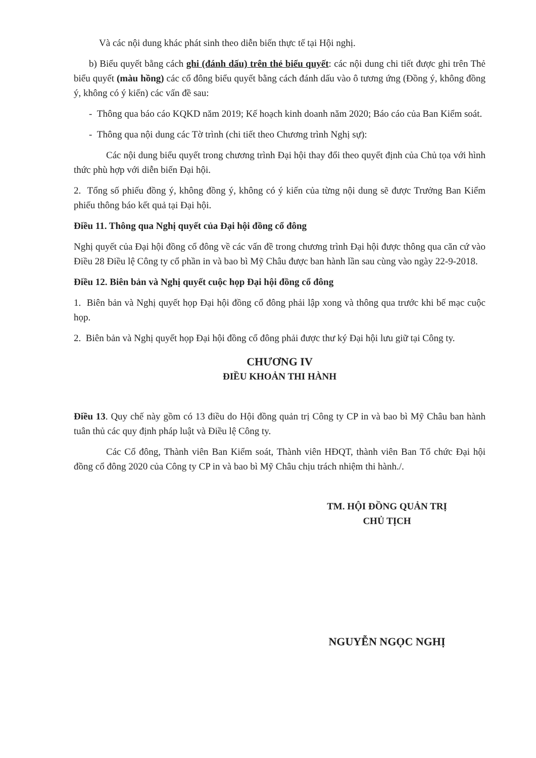Và các nội dung khác phát sinh theo diễn biến thực tế tại Hội nghị.
b) Biểu quyết bằng cách ghi (đánh dấu) trên thẻ biểu quyết: các nội dung chi tiết được ghi trên Thẻ biểu quyết (màu hồng) các cổ đông biểu quyết bằng cách đánh dấu vào ô tương ứng (Đồng ý, không đồng ý, không có ý kiến) các vấn đề sau:
- Thông qua báo cáo KQKD năm 2019; Kế hoạch kinh doanh năm 2020; Báo cáo của Ban Kiểm soát.
- Thông qua nội dung các Tờ trình (chi tiết theo Chương trình Nghị sự):
Các nội dung biểu quyết trong chương trình Đại hội thay đổi theo quyết định của Chủ tọa với hình thức phù hợp với diễn biến Đại hội.
2. Tổng số phiếu đồng ý, không đồng ý, không có ý kiến của từng nội dung sẽ được Trưởng Ban Kiểm phiếu thông báo kết quả tại Đại hội.
Điều 11. Thông qua Nghị quyết của Đại hội đồng cổ đông
Nghị quyết của Đại hội đồng cổ đông về các vấn đề trong chương trình Đại hội được thông qua căn cứ vào Điều 28 Điều lệ Công ty cổ phần in và bao bì Mỹ Châu được ban hành lần sau cùng vào ngày 22-9-2018.
Điều 12. Biên bản và Nghị quyết cuộc họp Đại hội đồng cổ đông
1. Biên bản và Nghị quyết họp Đại hội đồng cổ đông phải lập xong và thông qua trước khi bế mạc cuộc họp.
2. Biên bản và Nghị quyết họp Đại hội đồng cổ đông phải được thư ký Đại hội lưu giữ tại Công ty.
CHƯƠNG IV
ĐIỀU KHOẢN THI HÀNH
Điều 13. Quy chế này gồm có 13 điều do Hội đồng quản trị Công ty CP in và bao bì Mỹ Châu ban hành tuân thủ các quy định pháp luật và Điều lệ Công ty.
Các Cổ đông, Thành viên Ban Kiểm soát, Thành viên HĐQT, thành viên Ban Tổ chức Đại hội đồng cổ đông 2020 của Công ty CP in và bao bì Mỹ Châu chịu trách nhiệm thi hành./.
TM. HỘI ĐỒNG QUẢN TRỊ
CHỦ TỊCH
NGUYỄN NGỌC NGHỊ